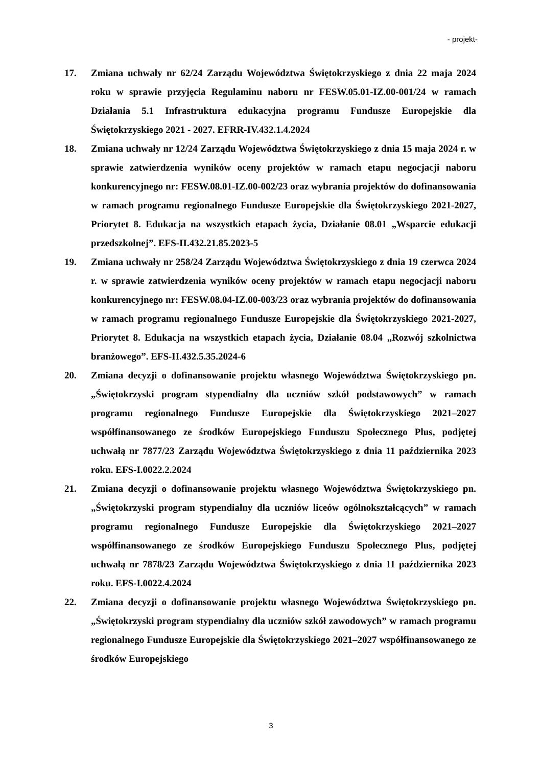- projekt-
17. Zmiana uchwały nr 62/24 Zarządu Województwa Świętokrzyskiego z dnia 22 maja 2024 roku w sprawie przyjęcia Regulaminu naboru nr FESW.05.01-IZ.00-001/24 w ramach Działania 5.1 Infrastruktura edukacyjna programu Fundusze Europejskie dla Świętokrzyskiego 2021 - 2027. EFRR-IV.432.1.4.2024
18. Zmiana uchwały nr 12/24 Zarządu Województwa Świętokrzyskiego z dnia 15 maja 2024 r. w sprawie zatwierdzenia wyników oceny projektów w ramach etapu negocjacji naboru konkurencyjnego nr: FESW.08.01-IZ.00-002/23 oraz wybrania projektów do dofinansowania w ramach programu regionalnego Fundusze Europejskie dla Świętokrzyskiego 2021-2027, Priorytet 8. Edukacja na wszystkich etapach życia, Działanie 08.01 „Wsparcie edukacji przedszkolnej”. EFS-II.432.21.85.2023-5
19. Zmiana uchwały nr 258/24 Zarządu Województwa Świętokrzyskiego z dnia 19 czerwca 2024 r. w sprawie zatwierdzenia wyników oceny projektów w ramach etapu negocjacji naboru konkurencyjnego nr: FESW.08.04-IZ.00-003/23 oraz wybrania projektów do dofinansowania w ramach programu regionalnego Fundusze Europejskie dla Świętokrzyskiego 2021-2027, Priorytet 8. Edukacja na wszystkich etapach życia, Działanie 08.04 „Rozwój szkolnictwa branżowego”. EFS-II.432.5.35.2024-6
20. Zmiana decyzji o dofinansowanie projektu własnego Województwa Świętokrzyskiego pn. „Świętokrzyski program stypendialny dla uczniów szkół podstawowych” w ramach programu regionalnego Fundusze Europejskie dla Świętokrzyskiego 2021–2027 współfinansowanego ze środków Europejskiego Funduszu Społecznego Plus, podjętej uchwałą nr 7877/23 Zarządu Województwa Świętokrzyskiego z dnia 11 października 2023 roku. EFS-I.0022.2.2024
21. Zmiana decyzji o dofinansowanie projektu własnego Województwa Świętokrzyskiego pn. „Świętokrzyski program stypendialny dla uczniów liceów ogólnokształcących” w ramach programu regionalnego Fundusze Europejskie dla Świętokrzyskiego 2021–2027 współfinansowanego ze środków Europejskiego Funduszu Społecznego Plus, podjętej uchwałą nr 7878/23 Zarządu Województwa Świętokrzyskiego z dnia 11 października 2023 roku. EFS-I.0022.4.2024
22. Zmiana decyzji o dofinansowanie projektu własnego Województwa Świętokrzyskiego pn. „Świętokrzyski program stypendialny dla uczniów szkół zawodowych” w ramach programu regionalnego Fundusze Europejskie dla Świętokrzyskiego 2021–2027 współfinansowanego ze środków Europejskiego
3